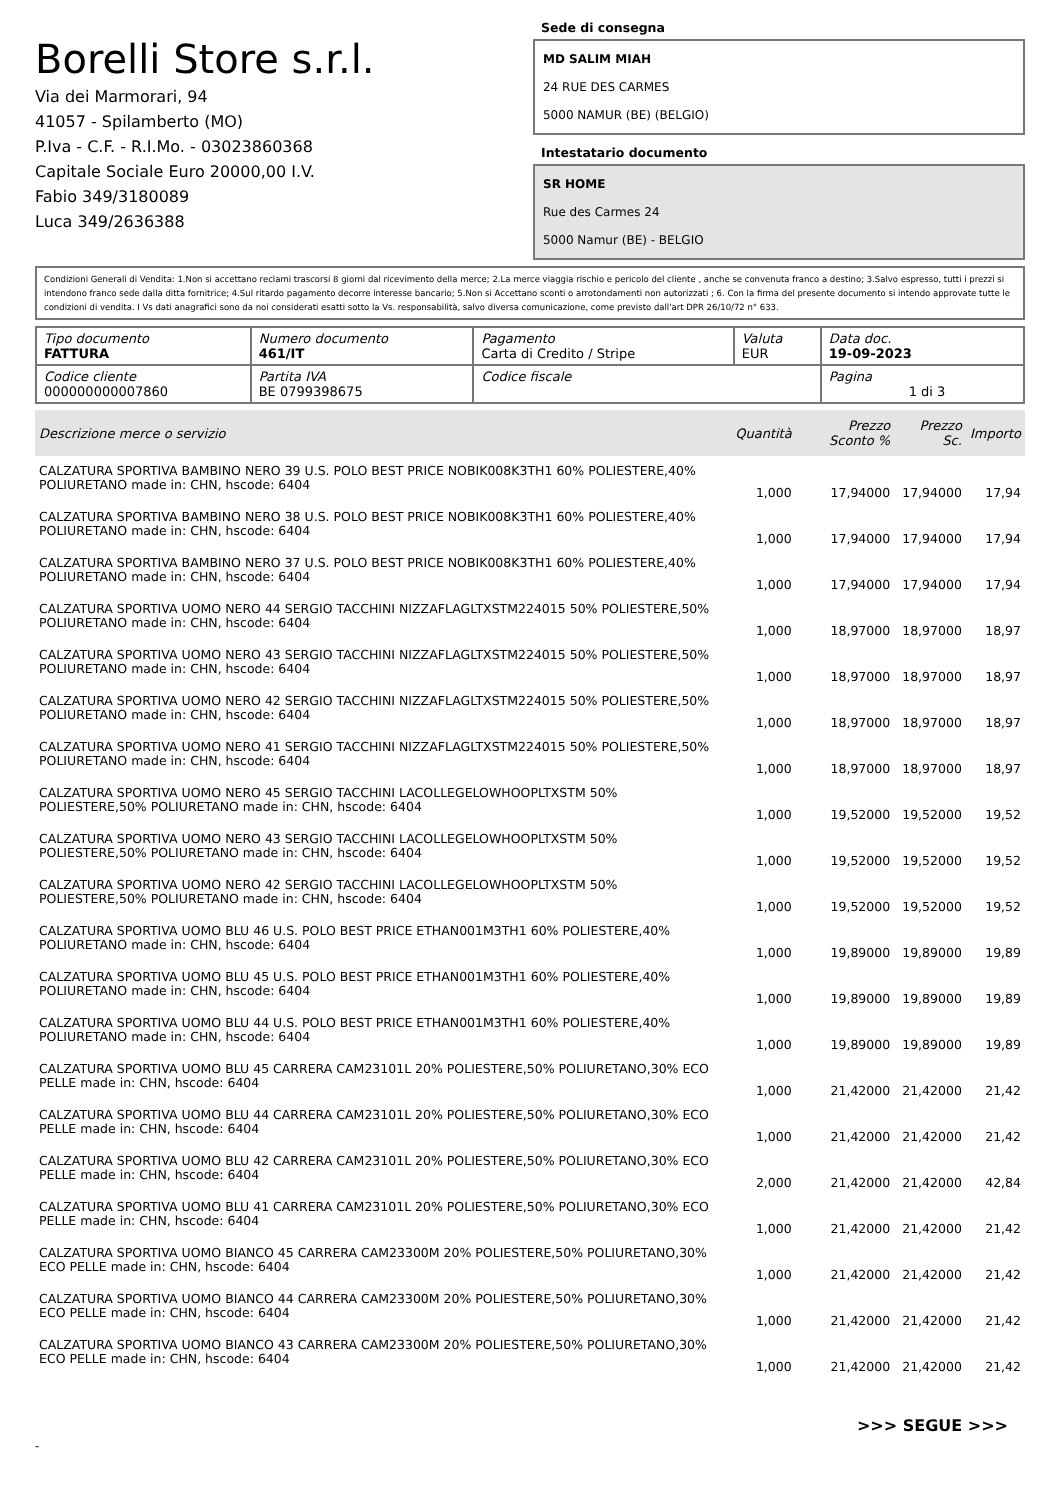Borelli Store s.r.l.
Via dei Marmorari, 94
41057 - Spilamberto (MO)
P.Iva - C.F. - R.I.Mo. - 03023860368
Capitale Sociale Euro 20000,00 I.V.
Fabio 349/3180089
Luca 349/2636388
Sede di consegna
MD SALIM MIAH
24 RUE DES CARMES
5000 NAMUR (BE) (BELGIO)
Intestatario documento
SR HOME
Rue des Carmes 24
5000 Namur (BE) - BELGIO
Condizioni Generali di Vendita: 1.Non si accettano reclami trascorsi 8 giorni dal ricevimento della merce; 2.La merce viaggia rischio e pericolo del cliente , anche se convenuta franco a destino; 3.Salvo espresso, tutti i prezzi si intendono franco sede dalla ditta fornitrice; 4.Sul ritardo pagamento decorre interesse bancario; 5.Non si Accettano sconti o arrotondamenti non autorizzati ; 6. Con la firma del presente documento si intendo approvate tutte le condizioni di vendita. I Vs dati anagrafici sono da noi considerati esatti sotto la Vs. responsabilità, salvo diversa comunicazione, come previsto dall'art DPR 26/10/72 n° 633.
| Tipo documento FATTURA | Numero documento 461/IT | Pagamento Carta di Credito / Stripe | Valuta EUR | Data doc. 19-09-2023 |
| Codice cliente 000000000007860 | Partita IVA BE 0799398675 | Codice fiscale | | Pagina 1 di 3 |
| Descrizione merce o servizio | Quantità | Prezzo Sconto % | Prezzo Sc. | Importo |
| --- | --- | --- | --- | --- |
| CALZATURA SPORTIVA BAMBINO NERO 39 U.S. POLO BEST PRICE NOBIK008K3TH1 60% POLIESTERE,40% POLIURETANO made in: CHN, hscode: 6404 | 1,000 | 17,94000 | 17,94000 | 17,94 |
| CALZATURA SPORTIVA BAMBINO NERO 38 U.S. POLO BEST PRICE NOBIK008K3TH1 60% POLIESTERE,40% POLIURETANO made in: CHN, hscode: 6404 | 1,000 | 17,94000 | 17,94000 | 17,94 |
| CALZATURA SPORTIVA BAMBINO NERO 37 U.S. POLO BEST PRICE NOBIK008K3TH1 60% POLIESTERE,40% POLIURETANO made in: CHN, hscode: 6404 | 1,000 | 17,94000 | 17,94000 | 17,94 |
| CALZATURA SPORTIVA UOMO NERO 44 SERGIO TACCHINI NIZZAFLAGLTXSTM224015 50% POLIESTERE,50% POLIURETANO made in: CHN, hscode: 6404 | 1,000 | 18,97000 | 18,97000 | 18,97 |
| CALZATURA SPORTIVA UOMO NERO 43 SERGIO TACCHINI NIZZAFLAGLTXSTM224015 50% POLIESTERE,50% POLIURETANO made in: CHN, hscode: 6404 | 1,000 | 18,97000 | 18,97000 | 18,97 |
| CALZATURA SPORTIVA UOMO NERO 42 SERGIO TACCHINI NIZZAFLAGLTXSTM224015 50% POLIESTERE,50% POLIURETANO made in: CHN, hscode: 6404 | 1,000 | 18,97000 | 18,97000 | 18,97 |
| CALZATURA SPORTIVA UOMO NERO 41 SERGIO TACCHINI NIZZAFLAGLTXSTM224015 50% POLIESTERE,50% POLIURETANO made in: CHN, hscode: 6404 | 1,000 | 18,97000 | 18,97000 | 18,97 |
| CALZATURA SPORTIVA UOMO NERO 45 SERGIO TACCHINI LACOLLEGELOWHOOPLTXSTM 50% POLIESTERE,50% POLIURETANO made in: CHN, hscode: 6404 | 1,000 | 19,52000 | 19,52000 | 19,52 |
| CALZATURA SPORTIVA UOMO NERO 43 SERGIO TACCHINI LACOLLEGELOWHOOPLTXSTM 50% POLIESTERE,50% POLIURETANO made in: CHN, hscode: 6404 | 1,000 | 19,52000 | 19,52000 | 19,52 |
| CALZATURA SPORTIVA UOMO NERO 42 SERGIO TACCHINI LACOLLEGELOWHOOPLTXSTM 50% POLIESTERE,50% POLIURETANO made in: CHN, hscode: 6404 | 1,000 | 19,52000 | 19,52000 | 19,52 |
| CALZATURA SPORTIVA UOMO BLU 46 U.S. POLO BEST PRICE ETHAN001M3TH1 60% POLIESTERE,40% POLIURETANO made in: CHN, hscode: 6404 | 1,000 | 19,89000 | 19,89000 | 19,89 |
| CALZATURA SPORTIVA UOMO BLU 45 U.S. POLO BEST PRICE ETHAN001M3TH1 60% POLIESTERE,40% POLIURETANO made in: CHN, hscode: 6404 | 1,000 | 19,89000 | 19,89000 | 19,89 |
| CALZATURA SPORTIVA UOMO BLU 44 U.S. POLO BEST PRICE ETHAN001M3TH1 60% POLIESTERE,40% POLIURETANO made in: CHN, hscode: 6404 | 1,000 | 19,89000 | 19,89000 | 19,89 |
| CALZATURA SPORTIVA UOMO BLU 45 CARRERA CAM23101L 20% POLIESTERE,50% POLIURETANO,30% ECO PELLE made in: CHN, hscode: 6404 | 1,000 | 21,42000 | 21,42000 | 21,42 |
| CALZATURA SPORTIVA UOMO BLU 44 CARRERA CAM23101L 20% POLIESTERE,50% POLIURETANO,30% ECO PELLE made in: CHN, hscode: 6404 | 1,000 | 21,42000 | 21,42000 | 21,42 |
| CALZATURA SPORTIVA UOMO BLU 42 CARRERA CAM23101L 20% POLIESTERE,50% POLIURETANO,30% ECO PELLE made in: CHN, hscode: 6404 | 2,000 | 21,42000 | 21,42000 | 42,84 |
| CALZATURA SPORTIVA UOMO BLU 41 CARRERA CAM23101L 20% POLIESTERE,50% POLIURETANO,30% ECO PELLE made in: CHN, hscode: 6404 | 1,000 | 21,42000 | 21,42000 | 21,42 |
| CALZATURA SPORTIVA UOMO BIANCO 45 CARRERA CAM23300M 20% POLIESTERE,50% POLIURETANO,30% ECO PELLE made in: CHN, hscode: 6404 | 1,000 | 21,42000 | 21,42000 | 21,42 |
| CALZATURA SPORTIVA UOMO BIANCO 44 CARRERA CAM23300M 20% POLIESTERE,50% POLIURETANO,30% ECO PELLE made in: CHN, hscode: 6404 | 1,000 | 21,42000 | 21,42000 | 21,42 |
| CALZATURA SPORTIVA UOMO BIANCO 43 CARRERA CAM23300M 20% POLIESTERE,50% POLIURETANO,30% ECO PELLE made in: CHN, hscode: 6404 | 1,000 | 21,42000 | 21,42000 | 21,42 |
>>> SEGUE >>>
-